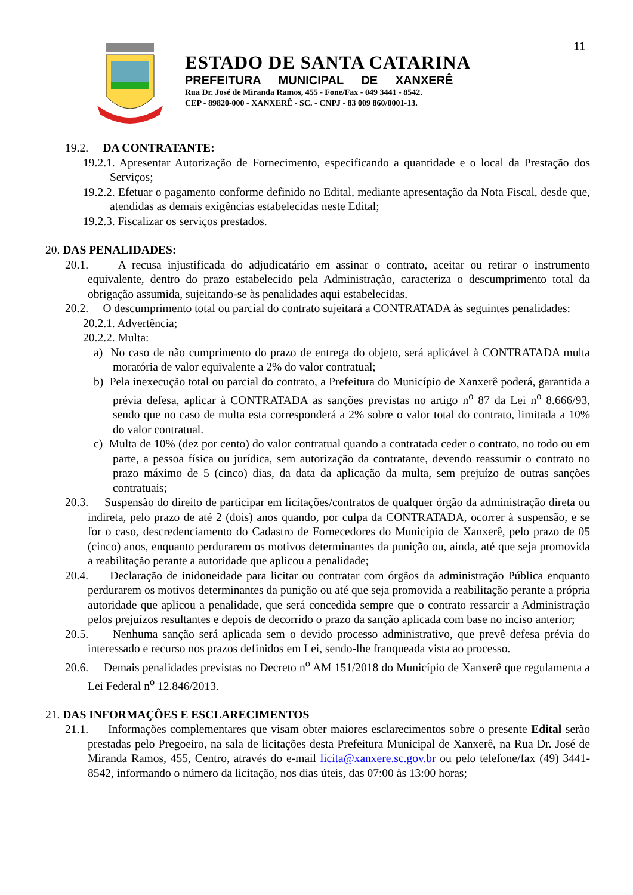11
ESTADO DE SANTA CATARINA
PREFEITURA MUNICIPAL DE XANXERÊ
Rua Dr. José de Miranda Ramos, 455 - Fone/Fax - 049 3441 - 8542.
CEP - 89820-000 - XANXERÊ - SC. - CNPJ - 83 009 860/0001-13.
19.2. DA CONTRATANTE:
19.2.1. Apresentar Autorização de Fornecimento, especificando a quantidade e o local da Prestação dos Serviços;
19.2.2. Efetuar o pagamento conforme definido no Edital, mediante apresentação da Nota Fiscal, desde que, atendidas as demais exigências estabelecidas neste Edital;
19.2.3. Fiscalizar os serviços prestados.
20. DAS PENALIDADES:
20.1. A recusa injustificada do adjudicatário em assinar o contrato, aceitar ou retirar o instrumento equivalente, dentro do prazo estabelecido pela Administração, caracteriza o descumprimento total da obrigação assumida, sujeitando-se às penalidades aqui estabelecidas.
20.2. O descumprimento total ou parcial do contrato sujeitará a CONTRATADA às seguintes penalidades:
20.2.1. Advertência;
20.2.2. Multa:
a) No caso de não cumprimento do prazo de entrega do objeto, será aplicável à CONTRATADA multa moratória de valor equivalente a 2% do valor contratual;
b) Pela inexecução total ou parcial do contrato, a Prefeitura do Município de Xanxerê poderá, garantida a prévia defesa, aplicar à CONTRATADA as sanções previstas no artigo n<sup>o</sup> 87 da Lei n<sup>o</sup> 8.666/93, sendo que no caso de multa esta corresponderá a 2% sobre o valor total do contrato, limitada a 10% do valor contratual.
c) Multa de 10% (dez por cento) do valor contratual quando a contratada ceder o contrato, no todo ou em parte, a pessoa física ou jurídica, sem autorização da contratante, devendo reassumir o contrato no prazo máximo de 5 (cinco) dias, da data da aplicação da multa, sem prejuízo de outras sanções contratuais;
20.3. Suspensão do direito de participar em licitações/contratos de qualquer órgão da administração direta ou indireta, pelo prazo de até 2 (dois) anos quando, por culpa da CONTRATADA, ocorrer à suspensão, e se for o caso, descredenciamento do Cadastro de Fornecedores do Município de Xanxerê, pelo prazo de 05 (cinco) anos, enquanto perdurarem os motivos determinantes da punição ou, ainda, até que seja promovida a reabilitação perante a autoridade que aplicou a penalidade;
20.4. Declaração de inidoneidade para licitar ou contratar com órgãos da administração Pública enquanto perdurarem os motivos determinantes da punição ou até que seja promovida a reabilitação perante a própria autoridade que aplicou a penalidade, que será concedida sempre que o contrato ressarcir a Administração pelos prejuízos resultantes e depois de decorrido o prazo da sanção aplicada com base no inciso anterior;
20.5. Nenhuma sanção será aplicada sem o devido processo administrativo, que prevê defesa prévia do interessado e recurso nos prazos definidos em Lei, sendo-lhe franqueada vista ao processo.
20.6. Demais penalidades previstas no Decreto n<sup>o</sup> AM 151/2018 do Município de Xanxerê que regulamenta a Lei Federal n<sup>o</sup> 12.846/2013.
21. DAS INFORMAÇÕES E ESCLARECIMENTOS
21.1. Informações complementares que visam obter maiores esclarecimentos sobre o presente Edital serão prestadas pelo Pregoeiro, na sala de licitações desta Prefeitura Municipal de Xanxerê, na Rua Dr. José de Miranda Ramos, 455, Centro, através do e-mail licita@xanxere.sc.gov.br ou pelo telefone/fax (49) 3441-8542, informando o número da licitação, nos dias úteis, das 07:00 às 13:00 horas;